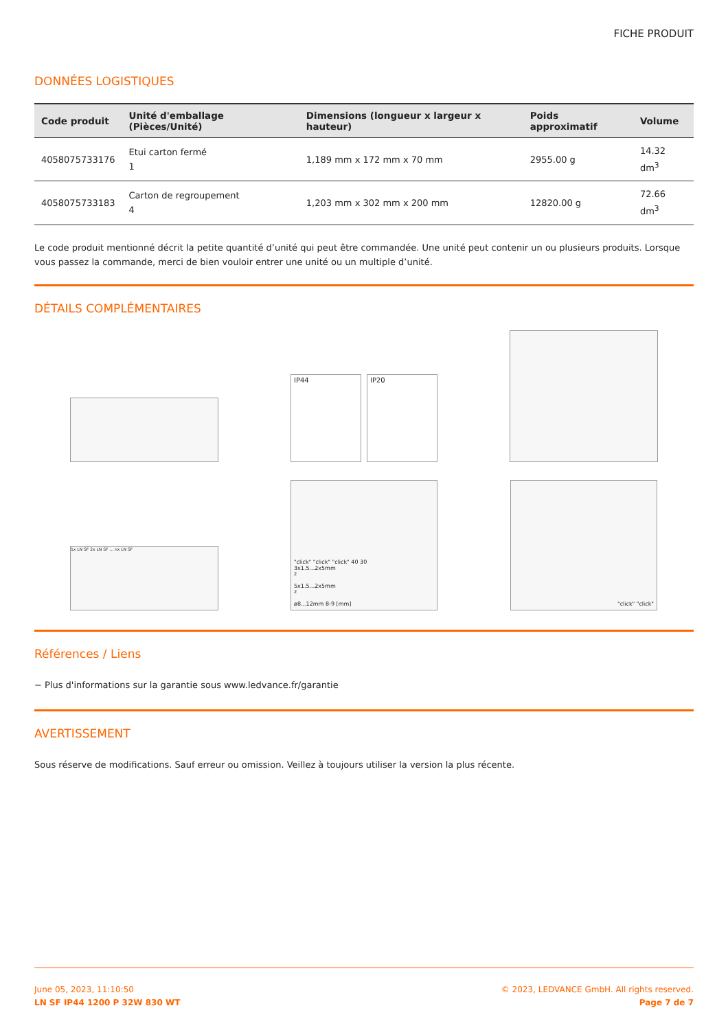FICHE PRODUIT
DONNÉES LOGISTIQUES
| Code produit | Unité d'emballage (Pièces/Unité) | Dimensions (longueur x largeur x hauteur) | Poids approximatif | Volume |
| --- | --- | --- | --- | --- |
| 4058075733176 | Etui carton fermé 1 | 1,189 mm x 172 mm x 70 mm | 2955.00 g | 14.32 dm<sup>3</sup> |
| 4058075733183 | Carton de regroupement 4 | 1,203 mm x 302 mm x 200 mm | 12820.00 g | 72.66 dm<sup>3</sup> |
Le code produit mentionné décrit la petite quantité d’unité qui peut être commandée. Une unité peut contenir un ou plusieurs produits. Lorsque vous passez la commande, merci de bien vouloir entrer une unité ou un multiple d’unité.
DÉTAILS COMPLÉMENTAIRES
IP44 IP20
1x LN SF 2x LN SF ... nx LN SF
"click" "click" "click" 40 30
3x1.5...2x5mm<sup>2</sup>
5x1.5...2x5mm<sup>2</sup>
ø8...12mm 8-9 [mm]
"click" "click"
Références / Liens
− Plus d'informations sur la garantie sous www.ledvance.fr/garantie
AVERTISSEMENT
Sous réserve de modifications. Sauf erreur ou omission. Veillez à toujours utiliser la version la plus récente.
June 05, 2023, 11:10:50
LN SF IP44 1200 P 32W 830 WT
© 2023, LEDVANCE GmbH. All rights reserved.
Page 7 de 7